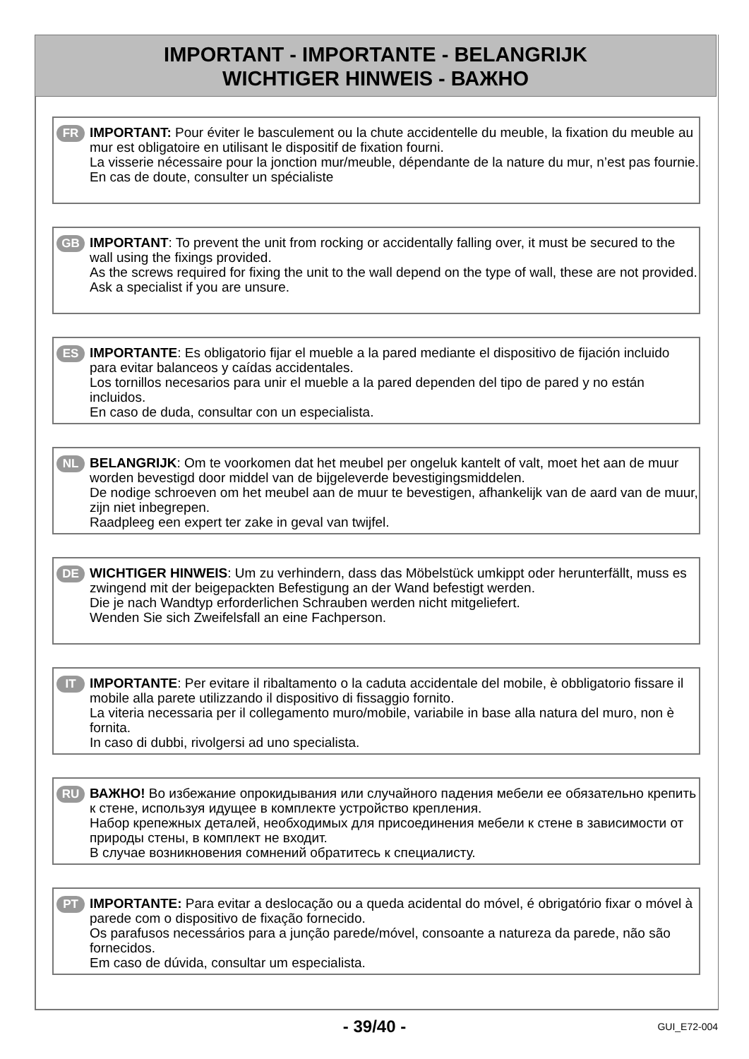IMPORTANT - IMPORTANTE - BELANGRIJK
WICHTIGER HINWEIS - ВАЖНО
FR
IMPORTANT: Pour éviter le basculement ou la chute accidentelle du meuble, la fixation du meuble au mur est obligatoire en utilisant le dispositif de fixation fourni.
La visserie nécessaire pour la jonction mur/meuble, dépendante de la nature du mur, n’est pas fournie.
En cas de doute, consulter un spécialiste
GB
IMPORTANT: To prevent the unit from rocking or accidentally falling over, it must be secured to the wall using the fixings provided.
As the screws required for fixing the unit to the wall depend on the type of wall, these are not provided.
Ask a specialist if you are unsure.
ES
IMPORTANTE: Es obligatorio fijar el mueble a la pared mediante el dispositivo de fijación incluido para evitar balanceos y caídas accidentales.
Los tornillos necesarios para unir el mueble a la pared dependen del tipo de pared y no están incluidos.
En caso de duda, consultar con un especialista.
NL
BELANGRIJK: Om te voorkomen dat het meubel per ongeluk kantelt of valt, moet het aan de muur worden bevestigd door middel van de bijgeleverde bevestigingsmiddelen.
De nodige schroeven om het meubel aan de muur te bevestigen, afhankelijk van de aard van de muur, zijn niet inbegrepen.
Raadpleeg een expert ter zake in geval van twijfel.
DE
WICHTIGER HINWEIS: Um zu verhindern, dass das Möbelstück umkippt oder herunterfällt, muss es zwingend mit der beigepackten Befestigung an der Wand befestigt werden.
Die je nach Wandtyp erforderlichen Schrauben werden nicht mitgeliefert.
Wenden Sie sich Zweifelsfall an eine Fachperson.
IT
IMPORTANTE: Per evitare il ribaltamento o la caduta accidentale del mobile, è obbligatorio fissare il mobile alla parete utilizzando il dispositivo di fissaggio fornito.
La viteria necessaria per il collegamento muro/mobile, variabile in base alla natura del muro, non è fornita.
In caso di dubbi, rivolgersi ad uno specialista.
RU
ВАЖНО! Во избежание опрокидывания или случайного падения мебели ее обязательно крепить к стене, используя идущее в комплекте устройство крепления.
Набор крепежных деталей, необходимых для присоединения мебели к стене в зависимости от природы стены, в комплект не входит.
В случае возникновения сомнений обратитесь к специалисту.
PT
IMPORTANTE: Para evitar a deslocação ou a queda acidental do móvel, é obrigatório fixar o móvel à parede com o dispositivo de fixação fornecido.
Os parafusos necessários para a junção parede/móvel, consoante a natureza da parede, não são fornecidos.
Em caso de dúvida, consultar um especialista.
- 39/40 - GUI_E72-004